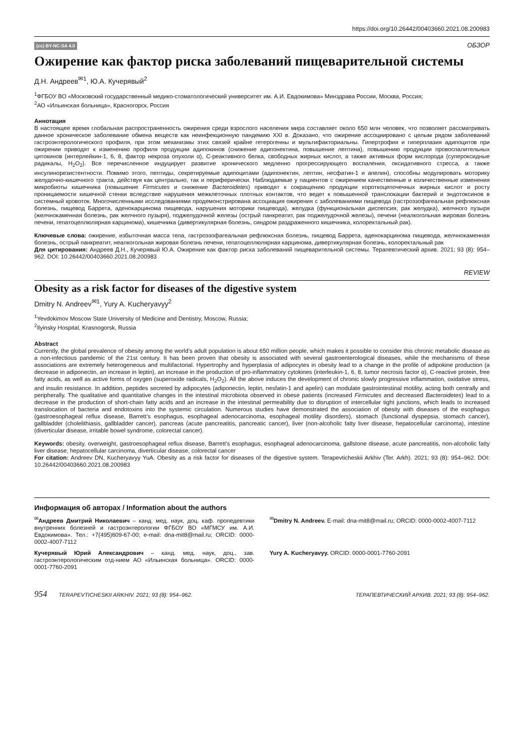https://doi.org/10.26442/00403660.2021.08.200983
(cc) BY-NC-SA 4.0 ОБЗОР
Ожирение как фактор риска заболеваний пищеварительной системы
Д.Н. Андреев<sup>✉1</sup>, Ю.А. Кучерявый<sup>2</sup>
<sup>1</sup> ФГБОУ ВО «Московский государственный медико-стоматологический университет им. А.И. Евдокимова» Минздрава России, Москва, Россия;
<sup>2</sup> АО «Ильинская больница», Красногорск, Россия
Аннотация
В настоящее время глобальная распространенность ожирения среди взрослого населения мира составляет около 650 млн человек, что позволяет рассматривать данное хроническое заболевание обмена веществ как неинфекционную пандемию XXI в. Доказано, что ожирение ассоциировано с целым рядом заболеваний гастроэнтерологического профиля, при этом механизмы этих связей крайне гетерогенны и мультифакториальны. Гипертрофия и гиперплазия адипоцитов при ожирении приводят к изменению профиля продукции адипокинов (снижение адипонектина, повышение лептина), повышению продукции провоспалительных цитокинов (интерлейкин-1, 6, 8, фактор некроза опухоли α), С-реактивного белка, свободных жирных кислот, а также активных форм кислорода (супероксидные радикалы, H<sub>2</sub>O<sub>2</sub>). Все перечисленное индуцирует развитие хронического медленно прогрессирующего воспаления, оксидативного стресса, а также инсулинорезистентности. Помимо этого, пептиды, секретируемые адипоцитами (адипонектин, лептин, несфатин-1 и апелин), способны модулировать моторику желудочно-кишечного тракта, действуя как центрально, так и периферически. Наблюдаемые у пациентов с ожирением качественные и количественные изменения микробиоты кишечника (повышение Firmicutes и снижение Bacteroidetes) приводят к сокращению продукции короткоцепочечных жирных кислот и росту проницаемости кишечной стенки вследствие нарушения межклеточных плотных контактов, что ведет к повышенной транслокации бактерий и эндотоксинов в системный кровоток. Многочисленными исследованиями продемонстрирована ассоциация ожирения с заболеваниями пищевода (гастроэзофагеальная рефлюксная болезнь, пищевод Баррета, аденокарцинома пищевода, нарушения моторики пищевода), желудка (функциональная диспепсия, рак желудка), желчного пузыря (желчнокаменная болезнь, рак желчного пузыря), поджелудочной железы (острый панкреатит, рак поджелудочной железы), печени (неалкогольная жировая болезнь печени, гепатоцеллюлярная карцинома), кишечника (дивертикулярная болезнь, синдром раздраженного кишечника, колоректальный рак).
Ключевые слова: ожирение, избыточная масса тела, гастроэзофагеальная рефлюксная болезнь, пищевод Баррета, аденокарцинома пищевода, желчнокаменная болезнь, острый панкреатит, неалкогольная жировая болезнь печени, гепатоцеллюлярная карцинома, дивертикулярная болезнь, колоректальный рак
Для цитирования: Андреев Д.Н., Кучерявый Ю.А. Ожирение как фактор риска заболеваний пищеварительной системы. Терапевтический архив. 2021; 93 (8): 954–962. DOI: 10.26442/00403660.2021.08.200983
REVIEW
Obesity as a risk factor for diseases of the digestive system
Dmitry N. Andreev<sup>✉1</sup>, Yury A. Kucheryavyy<sup>2</sup>
<sup>1</sup> Yevdokimov Moscow State University of Medicine and Dentistry, Moscow, Russia;
<sup>2</sup> Ilyinsky Hospital, Krasnogorsk, Russia
Abstract
Currently, the global prevalence of obesity among the world’s adult population is about 650 million people, which makes it possible to consider this chronic metabolic disease as a non-infectious pandemic of the 21st century. It has been proven that obesity is associated with several gastroenterological diseases, while the mechanisms of these associations are extremely heterogeneous and multifactorial. Hypertrophy and hyperplasia of adipocytes in obesity lead to a change in the profile of adipokine production (a decrease in adiponectin, an increase in leptin), an increase in the production of pro-inflammatory cytokines (interleukin-1, 6, 8, tumor necrosis factor α), C-reactive protein, free fatty acids, as well as active forms of oxygen (superoxide radicals, H<sub>2</sub>O<sub>2</sub>). All the above induces the development of chronic slowly progressive inflammation, oxidative stress, and insulin resistance. In addition, peptides secreted by adipocytes (adiponectin, leptin, nesfatin-1 and apelin) can modulate gastrointestinal motility, acting both centrally and peripherally. The qualitative and quantitative changes in the intestinal microbiota observed in obese patients (increased Firmicutes and decreased Bacteroidetes) lead to a decrease in the production of short-chain fatty acids and an increase in the intestinal permeability due to disruption of intercellular tight junctions, which leads to increased translocation of bacteria and endotoxins into the systemic circulation. Numerous studies have demonstrated the association of obesity with diseases of the esophagus (gastroesophageal reflux disease, Barrett’s esophagus, esophageal adenocarcinoma, esophageal motility disorders), stomach (functional dyspepsia, stomach cancer), gallbladder (cholelithiasis, gallbladder cancer), pancreas (acute pancreatitis, pancreatic cancer), liver (non-alcoholic fatty liver disease, hepatocellular carcinoma), intestine (diverticular disease, irritable bowel syndrome, colorectal cancer).
Keywords: obesity, overweight, gastroesophageal reflux disease, Barrett’s esophagus, esophageal adenocarcinoma, gallstone disease, acute pancreatitis, non-alcoholic fatty liver disease, hepatocellular carcinoma, diverticular disease, colorectal cancer
For citation: Andreev DN, Kucheryavyy YuA. Obesity as a risk factor for diseases of the digestive system. Terapevticheskii Arkhiv (Ter. Arkh). 2021; 93 (8): 954–962. DOI: 10.26442/00403660.2021.08.200983
Информация об авторах / Information about the authors
<sup>✉</sup>Андреев Дмитрий Николаевич – канд. мед. наук, доц. каф. пропедевтики внутренних болезней и гастроэнтерологии ФГБОУ ВО «МГМСУ им. А.И. Евдокимова». Тел.: +7(495)609-67-00; e-mail: dna-mit8@mail.ru; ORCID: 0000-0002-4007-7112
<sup>✉</sup>Dmitry N. Andreev. E-mail: dna-mit8@mail.ru; ORCID: 0000-0002-4007-7112
Кучерявый Юрий Александрович – канд. мед. наук, доц., зав. гастроэнтерологическим отд-нием АО «Ильинская больница». ORCID: 0000-0001-7760-2091
Yury A. Kucheryavyy. ORCID: 0000-0001-7760-2091
954 TERAPEVTICHESKII ARKHIV. 2021; 93 (8): 954–962. ТЕРАПЕВТИЧЕСКИЙ АРХИВ. 2021; 93 (8): 954–962.